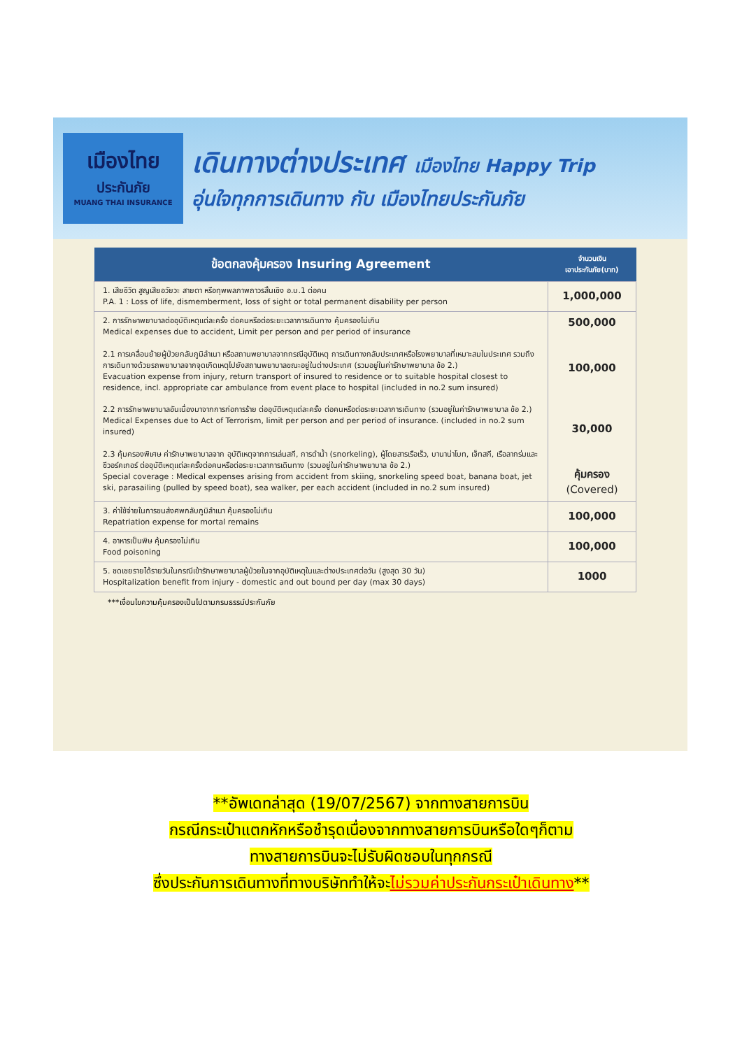เมืองไทย
ประกันภัย
MUANG THAI INSURANCE
เดินทางต่างประเทศ เมืองไทย Happy Trip
อุ่นใจทุกการเดินทาง กับ เมืองไทยประกันภัย
| ข้อตกลงคุ้มครอง Insuring Agreement | จำนวนเงิน เอาประกันภัย(บาท) |
| --- | --- |
| 1. เสียชีวิต สูญเสียอวัยวะ สายตา หรือทุพพลภาพถาวรสิ้นเชิง อ.บ.1 ต่อคน P.A. 1 : Loss of life, dismemberment, loss of sight or total permanent disability per person | 1,000,000 |
| 2. การรักษาพยาบาลต่ออุบัติเหตุแต่ละครั้ง ต่อคนหรือต่อระยะเวลาการเดินทาง คุ้มครองไม่เกิน Medical expenses due to accident, Limit per person and per period of insurance 2.1 การเคลื่อนย้ายผู้ป่วยกลับภูมิลำเนา หรือสถานพยาบาลจากกรณีอุบัติเหตุ การเดินทางกลับประเทศหรือโรงพยาบาลที่เหมาะสมในประเทศ รวมถึงการเดินทางด้วยรถพยาบาลจากจุดเกิดเหตุไปยังสถานพยาบาลขณะอยู่ในต่างประเทศ (รวมอยู่ในค่ารักษาพยาบาล ข้อ 2.) Evacuation expense from injury, return transport of insured to residence or to suitable hospital closest to residence, incl. appropriate car ambulance from event place to hospital (included in no.2 sum insured) 2.2 การรักษาพยาบาลอันเนื่องมาจากการก่อการร้าย ต่ออุบัติเหตุแต่ละครั้ง ต่อคนหรือต่อระยะเวลาการเดินทาง (รวมอยู่ในค่ารักษาพยาบาล ข้อ 2.) Medical Expenses due to Act of Terrorism, limit per person and per period of insurance. (included in no.2 sum insured) 2.3 คุ้มครองพิเศษ ค่ารักษาพยาบาลจาก อุบัติเหตุจากการเล่นสกี, การดำน้ำ (snorkeling), ผู้โดยสารเรือเร็ว, บานาน่าโบท, เจ็ทสกี, เรือลากร่มและซีวอร์คเกอร์ ต่ออุบัติเหตุแต่ละครั้งต่อคนหรือต่อระยะเวลาการเดินทาง (รวมอยู่ในค่ารักษาพยาบาล ข้อ 2.) Special coverage : Medical expenses arising from accident from skiing, snorkeling speed boat, banana boat, jet ski, parasailing (pulled by speed boat), sea walker, per each accident (included in no.2 sum insured) | 500,000 100,000 30,000 คุ้มครอง (Covered) |
| 3. ค่าใช้จ่ายในการขนส่งศพกลับภูมิลำเนา คุ้มครองไม่เกิน Repatriation expense for mortal remains | 100,000 |
| 4. อาหารเป็นพิษ คุ้มครองไม่เกิน Food poisoning | 100,000 |
| 5. ชดเชยรายได้รายวันในกรณีเข้ารักษาพยาบาลผู้ป่วยในจากอุบัติเหตุในและต่างประเทศต่อวัน (สูงสุด 30 วัน) Hospitalization benefit from injury - domestic and out bound per day (max 30 days) | 1000 |
***เงื่อนไขความคุ้มครองเป็นไปตามกรมธรรม์ประกันภัย
**อัพเดทล่าสุด (19/07/2567) จากทางสายการบิน
กรณีกระเป๋าแตกหักหรือชำรุดเนื่องจากทางสายการบินหรือใดๆก็ตาม
ทางสายการบินจะไม่รับผิดชอบในทุกกรณี
ซึ่งประกันการเดินทางที่ทางบริษัททำให้จะไม่รวมค่าประกันกระเป๋าเดินทาง**